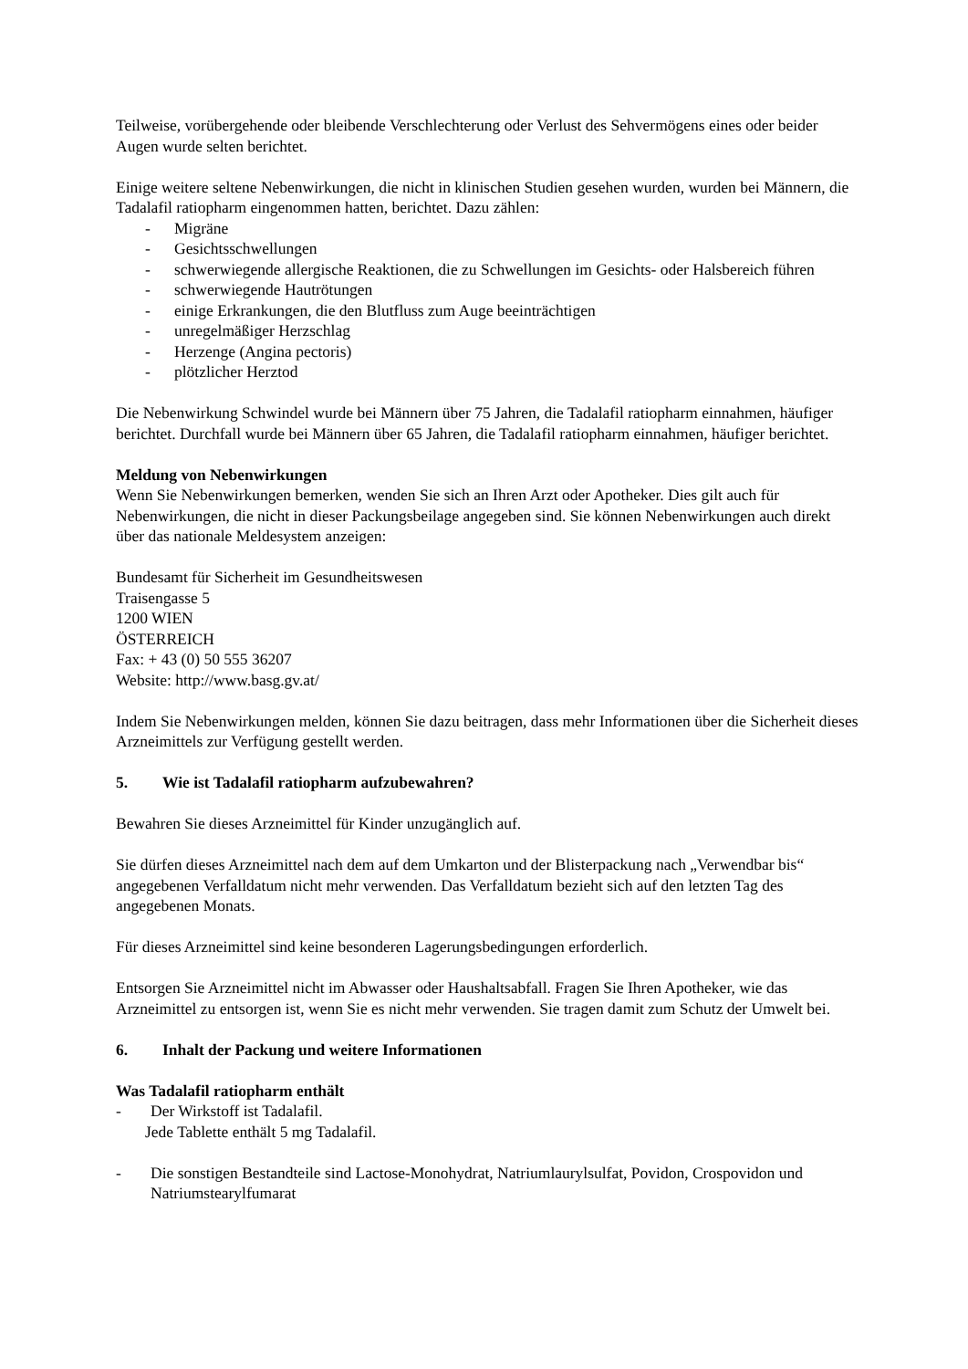Teilweise, vorübergehende oder bleibende Verschlechterung oder Verlust des Sehvermögens eines oder beider Augen wurde selten berichtet.
Einige weitere seltene Nebenwirkungen, die nicht in klinischen Studien gesehen wurden, wurden bei Männern, die Tadalafil ratiopharm eingenommen hatten, berichtet. Dazu zählen:
- Migräne
- Gesichtsschwellungen
- schwerwiegende allergische Reaktionen, die zu Schwellungen im Gesichts- oder Halsbereich führen
- schwerwiegende Hautrötungen
- einige Erkrankungen, die den Blutfluss zum Auge beeinträchtigen
- unregelmäßiger Herzschlag
- Herzenge (Angina pectoris)
- plötzlicher Herztod
Die Nebenwirkung Schwindel wurde bei Männern über 75 Jahren, die Tadalafil ratiopharm einnahmen, häufiger berichtet. Durchfall wurde bei Männern über 65 Jahren, die Tadalafil ratiopharm einnahmen, häufiger berichtet.
Meldung von Nebenwirkungen
Wenn Sie Nebenwirkungen bemerken, wenden Sie sich an Ihren Arzt oder Apotheker. Dies gilt auch für Nebenwirkungen, die nicht in dieser Packungsbeilage angegeben sind. Sie können Nebenwirkungen auch direkt über das nationale Meldesystem anzeigen:
Bundesamt für Sicherheit im Gesundheitswesen
Traisengasse 5
1200 WIEN
ÖSTERREICH
Fax: + 43 (0) 50 555 36207
Website: http://www.basg.gv.at/
Indem Sie Nebenwirkungen melden, können Sie dazu beitragen, dass mehr Informationen über die Sicherheit dieses Arzneimittels zur Verfügung gestellt werden.
5. Wie ist Tadalafil ratiopharm aufzubewahren?
Bewahren Sie dieses Arzneimittel für Kinder unzugänglich auf.
Sie dürfen dieses Arzneimittel nach dem auf dem Umkarton und der Blisterpackung nach „Verwendbar bis“ angegebenen Verfalldatum nicht mehr verwenden. Das Verfalldatum bezieht sich auf den letzten Tag des angegebenen Monats.
Für dieses Arzneimittel sind keine besonderen Lagerungsbedingungen erforderlich.
Entsorgen Sie Arzneimittel nicht im Abwasser oder Haushaltsabfall. Fragen Sie Ihren Apotheker, wie das Arzneimittel zu entsorgen ist, wenn Sie es nicht mehr verwenden. Sie tragen damit zum Schutz der Umwelt bei.
6. Inhalt der Packung und weitere Informationen
Was Tadalafil ratiopharm enthält
- Der Wirkstoff ist Tadalafil.
Jede Tablette enthält 5 mg Tadalafil.
- Die sonstigen Bestandteile sind Lactose-Monohydrat, Natriumlaurylsulfat, Povidon, Crospovidon und Natriumstearylfumarat